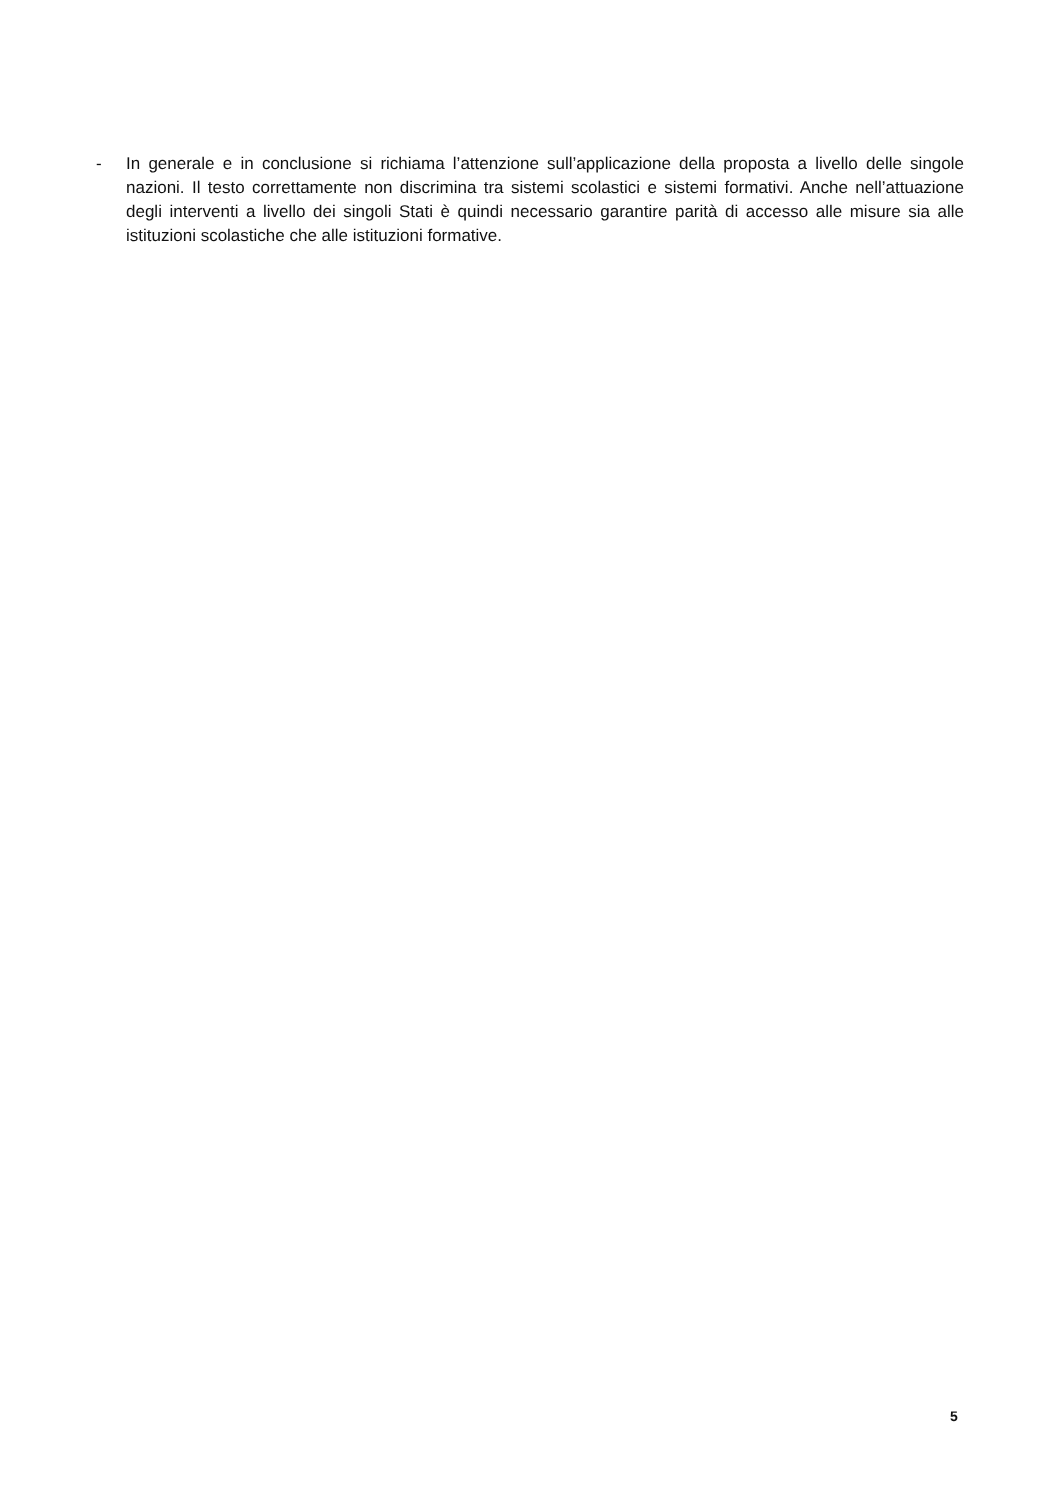- In generale e in conclusione si richiama l’attenzione sull’applicazione della proposta a livello delle singole nazioni. Il testo correttamente non discrimina tra sistemi scolastici e sistemi formativi. Anche nell’attuazione degli interventi a livello dei singoli Stati è quindi necessario garantire parità di accesso alle misure sia alle istituzioni scolastiche che alle istituzioni formative.
5